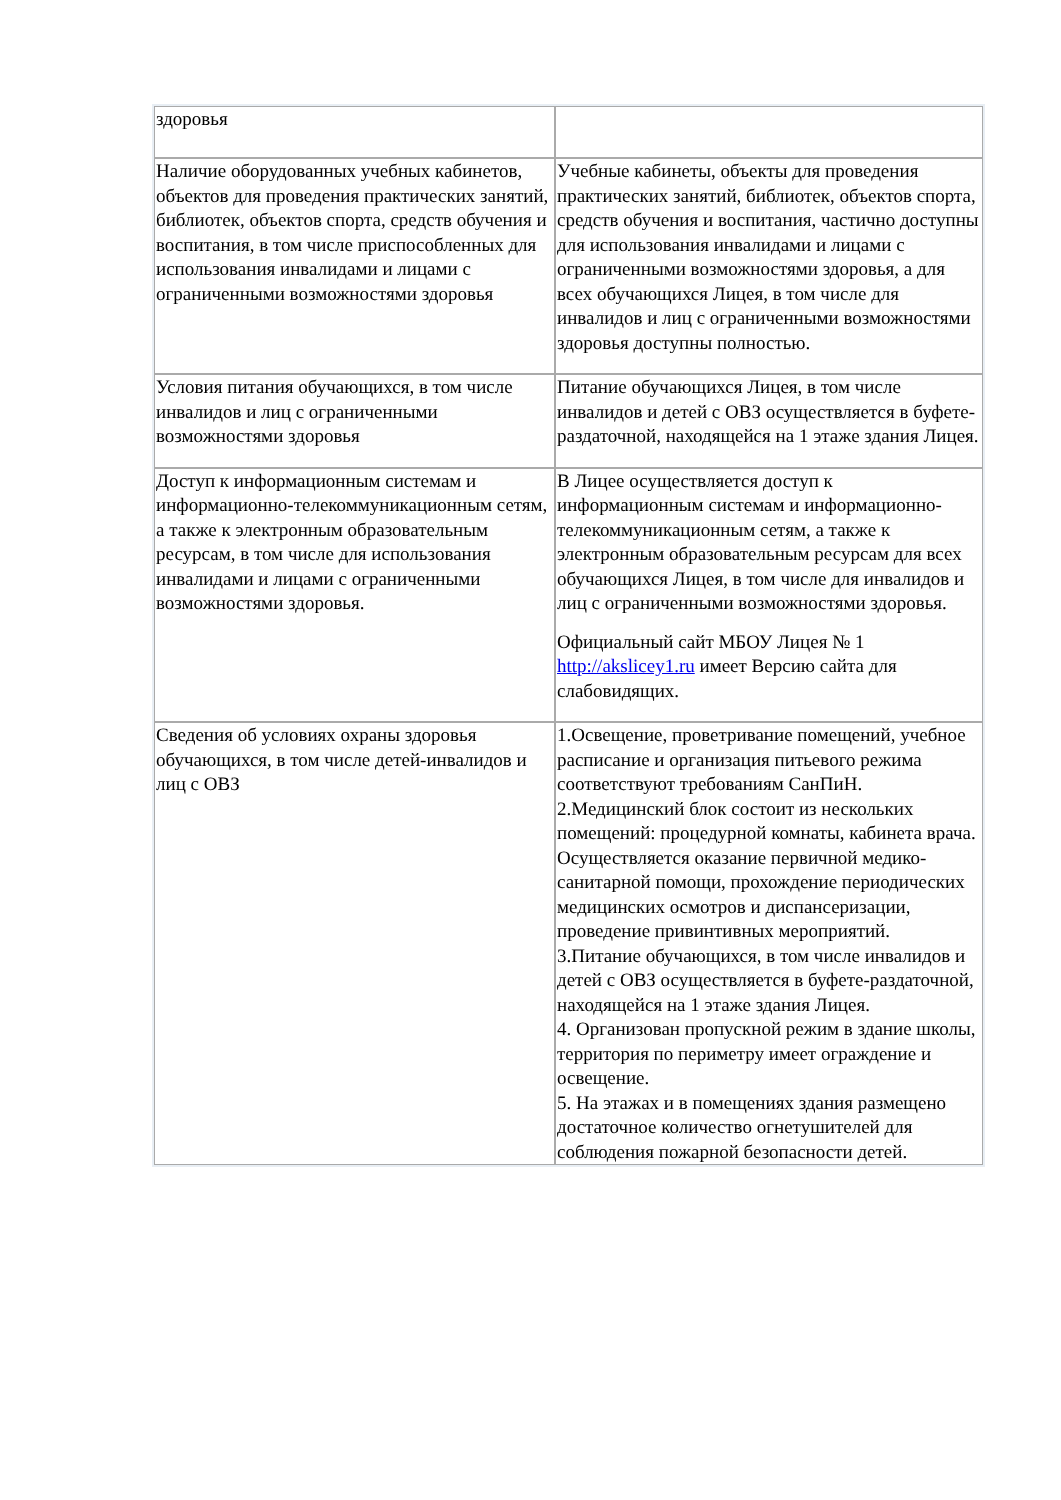| здоровья | |
| Наличие оборудованных учебных кабинетов, объектов для проведения практических занятий, библиотек, объектов спорта, средств обучения и воспитания, в том числе приспособленных для использования инвалидами и лицами с ограниченными возможностями здоровья | Учебные кабинеты, объекты для проведения практических занятий, библиотек, объектов спорта, средств обучения и воспитания, частично доступны для использования инвалидами и лицами с ограниченными возможностями здоровья, а для всех обучающихся Лицея, в том числе для инвалидов и лиц с ограниченными возможностями здоровья доступны полностью. |
| Условия питания обучающихся, в том числе инвалидов и лиц с ограниченными возможностями здоровья | Питание обучающихся Лицея, в том числе инвалидов и детей с ОВЗ осуществляется в буфете-раздаточной, находящейся на 1 этаже здания Лицея. |
| Доступ к информационным системам и информационно-телекоммуникационным сетям, а также к электронным образовательным ресурсам, в том числе для использования инвалидами и лицами с ограниченными возможностями здоровья. | В Лицее осуществляется доступ к информационным системам и информационно-телекоммуникационным сетям, а также к электронным образовательным ресурсам для всех обучающихся Лицея, в том числе для инвалидов и лиц с ограниченными возможностями здоровья. Официальный сайт МБОУ Лицея № 1 http://akslicey1.ru имеет Версию сайта для слабовидящих. |
| Сведения об условиях охраны здоровья обучающихся, в том числе детей-инвалидов и лиц с ОВЗ | 1.Освещение, проветривание помещений, учебное расписание и организация питьевого режима соответствуют требованиям СанПиН. 2.Медицинский блок состоит из нескольких помещений: процедурной комнаты, кабинета врача. Осуществляется оказание первичной медико-санитарной помощи, прохождение периодических медицинских осмотров и диспансеризации, проведение привинтивных мероприятий. 3.Питание обучающихся, в том числе инвалидов и детей с ОВЗ осуществляется в буфете-раздаточной, находящейся на 1 этаже здания Лицея. 4. Организован пропускной режим в здание школы, территория по периметру имеет ограждение и освещение. 5. На этажах и в помещениях здания размещено достаточное количество огнетушителей для соблюдения пожарной безопасности детей. |